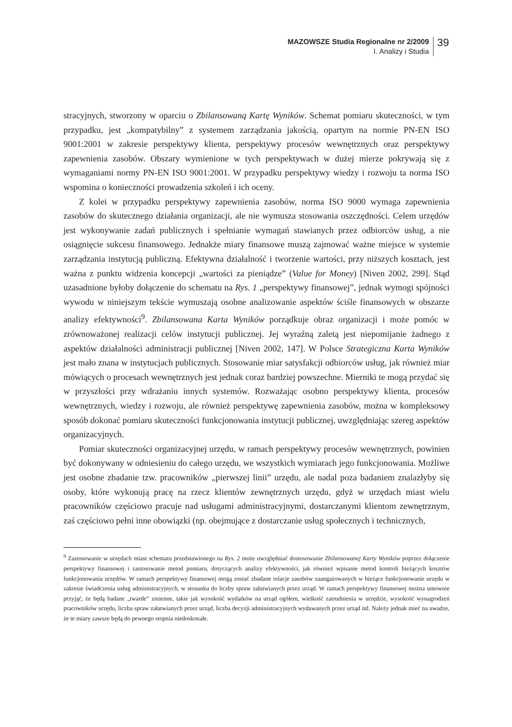MAZOWSZE Studia Regionalne nr 2/2009
I. Analizy i Studia
39
stracyjnych, stworzony w oparciu o Zbilansowaną Kartę Wyników. Schemat pomiaru skuteczności, w tym przypadku, jest „kompatybilny” z systemem zarządzania jakością, opartym na normie PN-EN ISO 9001:2001 w zakresie perspektywy klienta, perspektywy procesów wewnętrznych oraz perspektywy zapewnienia zasobów. Obszary wymienione w tych perspektywach w dużej mierze pokrywają się z wymaganiami normy PN-EN ISO 9001:2001. W przypadku perspektywy wiedzy i rozwoju ta norma ISO wspomina o konieczności prowadzenia szkoleń i ich oceny.
Z kolei w przypadku perspektywy zapewnienia zasobów, norma ISO 9000 wymaga zapewnienia zasobów do skutecznego działania organizacji, ale nie wymusza stosowania oszczędności. Celem urzędów jest wykonywanie zadań publicznych i spełnianie wymagań stawianych przez odbiorców usług, a nie osiągnięcie sukcesu finansowego. Jednakże miary finansowe muszą zajmować ważne miejsce w systemie zarządzania instytucją publiczną. Efektywna działalność i tworzenie wartości, przy niższych kosztach, jest ważna z punktu widzenia koncepcji „wartości za pieniądze” (Value for Money) [Niven 2002, 299]. Stąd uzasadnione byłoby dołączenie do schematu na Rys. 1 „perspektywy finansowej”, jednak wymogi spójności wywodu w niniejszym tekście wymuszają osobne analizowanie aspektów ściśle finansowych w obszarze analizy efektywności<sup>9</sup>. Zbilansowana Karta Wyników porządkuje obraz organizacji i może pomóc w zrównoważonej realizacji celów instytucji publicznej. Jej wyraźną zaletą jest niepomijanie żadnego z aspektów działalności administracji publicznej [Niven 2002, 147]. W Polsce Strategiczna Karta Wyników jest mało znana w instytucjach publicznych. Stosowanie miar satysfakcji odbiorców usług, jak również miar mówiących o procesach wewnętrznych jest jednak coraz bardziej powszechne. Mierniki te mogą przydać się w przyszłości przy wdrażaniu innych systemów. Rozważając osobno perspektywy klienta, procesów wewnętrznych, wiedzy i rozwoju, ale również perspektywę zapewnienia zasobów, można w kompleksowy sposób dokonać pomiaru skuteczności funkcjonowania instytucji publicznej, uwzględniając szereg aspektów organizacyjnych.
Pomiar skuteczności organizacyjnej urzędu, w ramach perspektywy procesów wewnętrznych, powinien być dokonywany w odniesieniu do całego urzędu, we wszystkich wymiarach jego funkcjonowania. Możliwe jest osobne zbadanie tzw. pracowników „pierwszej linii” urzędu, ale nadal poza badaniem znalazłyby się osoby, które wykonują pracę na rzecz klientów zewnętrznych urzędu, gdyż w urzędach miast wielu pracowników częściowo pracuje nad usługami administracyjnymi, dostarczanymi klientom zewnętrznym, zaś częściowo pełni inne obowiązki (np. obejmujące z dostarczanie usług społecznych i technicznych,
<sup>9</sup> Zastosowanie w urzędach miast schematu przedstawionego na Rys. 2 może uwzględniać dostosowanie Zbilansowanej Karty Wyników poprzez dołączenie perspektywy finansowej i zastosowanie metod pomiaru, dotyczących analizy efektywności, jak również wpisanie metod kontroli bieżących kosztów funkcjonowania urzędów. W ramach perspektywy finansowej mogą zostać zbadane relacje zasobów zaangażowanych w bieżące funkcjonowanie urzędu w zakresie świadczenia usług administracyjnych, w stosunku do liczby spraw załatwianych przez urząd. W ramach perspektywy finansowej można umownie przyjąć, że będą badane „twarde” zmienne, takie jak wysokość wydatków na urząd ogółem, wielkość zatrudnienia w urzędzie, wysokość wynagrodzeń pracowników urzędu, liczba spraw załatwianych przez urząd, liczba decyzji administracyjnych wydawanych przez urząd itd. Należy jednak mieć na uwadze, że te miary zawsze będą do pewnego stopnia niedoskonałe.